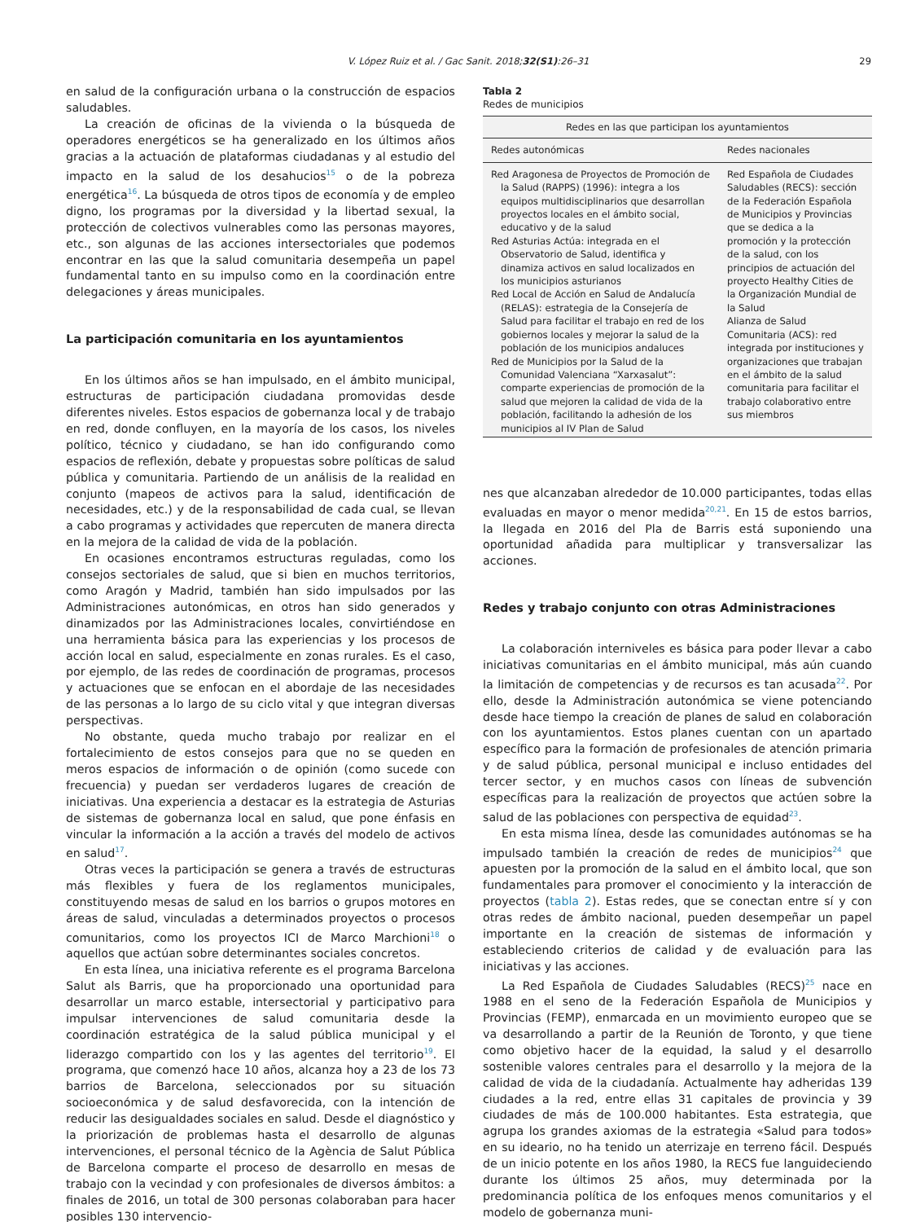V. López Ruiz et al. / Gac Sanit. 2018;32(S1):26–31
29
en salud de la configuración urbana o la construcción de espacios saludables.
La creación de oficinas de la vivienda o la búsqueda de operadores energéticos se ha generalizado en los últimos años gracias a la actuación de plataformas ciudadanas y al estudio del impacto en la salud de los desahucios<sup>15</sup> o de la pobreza energética<sup>16</sup>. La búsqueda de otros tipos de economía y de empleo digno, los programas por la diversidad y la libertad sexual, la protección de colectivos vulnerables como las personas mayores, etc., son algunas de las acciones intersectoriales que podemos encontrar en las que la salud comunitaria desempeña un papel fundamental tanto en su impulso como en la coordinación entre delegaciones y áreas municipales.
La participación comunitaria en los ayuntamientos
En los últimos años se han impulsado, en el ámbito municipal, estructuras de participación ciudadana promovidas desde diferentes niveles. Estos espacios de gobernanza local y de trabajo en red, donde confluyen, en la mayoría de los casos, los niveles político, técnico y ciudadano, se han ido configurando como espacios de reflexión, debate y propuestas sobre políticas de salud pública y comunitaria. Partiendo de un análisis de la realidad en conjunto (mapeos de activos para la salud, identificación de necesidades, etc.) y de la responsabilidad de cada cual, se llevan a cabo programas y actividades que repercuten de manera directa en la mejora de la calidad de vida de la población.
En ocasiones encontramos estructuras reguladas, como los consejos sectoriales de salud, que si bien en muchos territorios, como Aragón y Madrid, también han sido impulsados por las Administraciones autonómicas, en otros han sido generados y dinamizados por las Administraciones locales, convirtiéndose en una herramienta básica para las experiencias y los procesos de acción local en salud, especialmente en zonas rurales. Es el caso, por ejemplo, de las redes de coordinación de programas, procesos y actuaciones que se enfocan en el abordaje de las necesidades de las personas a lo largo de su ciclo vital y que integran diversas perspectivas.
No obstante, queda mucho trabajo por realizar en el fortalecimiento de estos consejos para que no se queden en meros espacios de información o de opinión (como sucede con frecuencia) y puedan ser verdaderos lugares de creación de iniciativas. Una experiencia a destacar es la estrategia de Asturias de sistemas de gobernanza local en salud, que pone énfasis en vincular la información a la acción a través del modelo de activos en salud<sup>17</sup>.
Otras veces la participación se genera a través de estructuras más flexibles y fuera de los reglamentos municipales, constituyendo mesas de salud en los barrios o grupos motores en áreas de salud, vinculadas a determinados proyectos o procesos comunitarios, como los proyectos ICI de Marco Marchioni<sup>18</sup> o aquellos que actúan sobre determinantes sociales concretos.
En esta línea, una iniciativa referente es el programa Barcelona Salut als Barris, que ha proporcionado una oportunidad para desarrollar un marco estable, intersectorial y participativo para impulsar intervenciones de salud comunitaria desde la coordinación estratégica de la salud pública municipal y el liderazgo compartido con los y las agentes del territorio<sup>19</sup>. El programa, que comenzó hace 10 años, alcanza hoy a 23 de los 73 barrios de Barcelona, seleccionados por su situación socioeconómica y de salud desfavorecida, con la intención de reducir las desigualdades sociales en salud. Desde el diagnóstico y la priorización de problemas hasta el desarrollo de algunas intervenciones, el personal técnico de la Agència de Salut Pública de Barcelona comparte el proceso de desarrollo en mesas de trabajo con la vecindad y con profesionales de diversos ámbitos: a finales de 2016, un total de 300 personas colaboraban para hacer posibles 130 intervencio-
Tabla 2
Redes de municipios
| Redes en las que participan los ayuntamientos | |
| --- | --- |
| Redes autonómicas | Redes nacionales |
| Red Aragonesa de Proyectos de Promoción de la Salud (RAPPS) (1996): integra a los equipos multidisciplinarios que desarrollan proyectos locales en el ámbito social, educativo y de la salud Red Asturias Actúa: integrada en el Observatorio de Salud, identifica y dinamiza activos en salud localizados en los municipios asturianos Red Local de Acción en Salud de Andalucía (RELAS): estrategia de la Consejería de Salud para facilitar el trabajo en red de los gobiernos locales y mejorar la salud de la población de los municipios andaluces Red de Municipios por la Salud de la Comunidad Valenciana “Xarxasalut”: comparte experiencias de promoción de la salud que mejoren la calidad de vida de la población, facilitando la adhesión de los municipios al IV Plan de Salud | Red Española de Ciudades Saludables (RECS): sección de la Federación Española de Municipios y Provincias que se dedica a la promoción y la protección de la salud, con los principios de actuación del proyecto Healthy Cities de la Organización Mundial de la Salud Alianza de Salud Comunitaria (ACS): red integrada por instituciones y organizaciones que trabajan en el ámbito de la salud comunitaria para facilitar el trabajo colaborativo entre sus miembros |
nes que alcanzaban alrededor de 10.000 participantes, todas ellas evaluadas en mayor o menor medida<sup>20,21</sup>. En 15 de estos barrios, la llegada en 2016 del Pla de Barris está suponiendo una oportunidad añadida para multiplicar y transversalizar las acciones.
Redes y trabajo conjunto con otras Administraciones
La colaboración interniveles es básica para poder llevar a cabo iniciativas comunitarias en el ámbito municipal, más aún cuando la limitación de competencias y de recursos es tan acusada<sup>22</sup>. Por ello, desde la Administración autonómica se viene potenciando desde hace tiempo la creación de planes de salud en colaboración con los ayuntamientos. Estos planes cuentan con un apartado específico para la formación de profesionales de atención primaria y de salud pública, personal municipal e incluso entidades del tercer sector, y en muchos casos con líneas de subvención específicas para la realización de proyectos que actúen sobre la salud de las poblaciones con perspectiva de equidad<sup>23</sup>.
En esta misma línea, desde las comunidades autónomas se ha impulsado también la creación de redes de municipios<sup>24</sup> que apuesten por la promoción de la salud en el ámbito local, que son fundamentales para promover el conocimiento y la interacción de proyectos (tabla 2). Estas redes, que se conectan entre sí y con otras redes de ámbito nacional, pueden desempeñar un papel importante en la creación de sistemas de información y estableciendo criterios de calidad y de evaluación para las iniciativas y las acciones.
La Red Española de Ciudades Saludables (RECS)<sup>25</sup> nace en 1988 en el seno de la Federación Española de Municipios y Provincias (FEMP), enmarcada en un movimiento europeo que se va desarrollando a partir de la Reunión de Toronto, y que tiene como objetivo hacer de la equidad, la salud y el desarrollo sostenible valores centrales para el desarrollo y la mejora de la calidad de vida de la ciudadanía. Actualmente hay adheridas 139 ciudades a la red, entre ellas 31 capitales de provincia y 39 ciudades de más de 100.000 habitantes. Esta estrategia, que agrupa los grandes axiomas de la estrategia «Salud para todos» en su ideario, no ha tenido un aterrizaje en terreno fácil. Después de un inicio potente en los años 1980, la RECS fue languideciendo durante los últimos 25 años, muy determinada por la predominancia política de los enfoques menos comunitarios y el modelo de gobernanza muni-